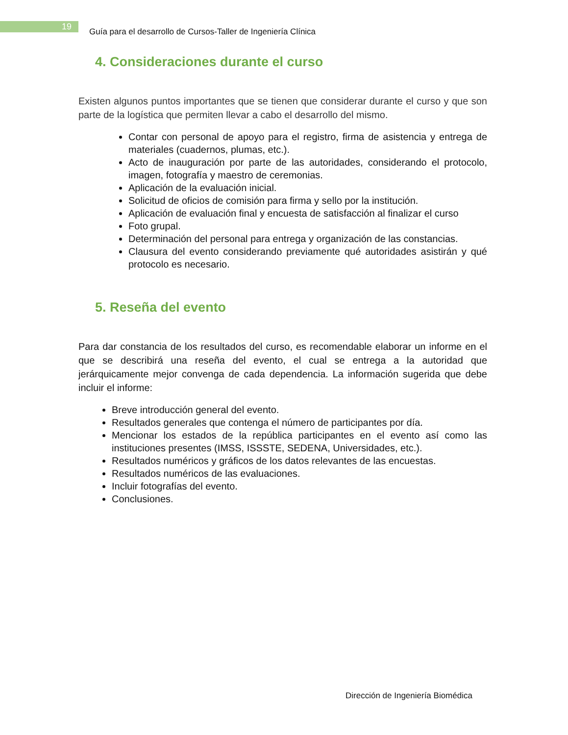19
Guía para el desarrollo de Cursos-Taller de Ingeniería Clínica
4. Consideraciones durante el curso
Existen algunos puntos importantes que se tienen que considerar durante el curso y que son parte de la logística que permiten llevar a cabo el desarrollo del mismo.
Contar con personal de apoyo para el registro, firma de asistencia y entrega de materiales (cuadernos, plumas, etc.).
Acto de inauguración por parte de las autoridades, considerando el protocolo, imagen, fotografía y maestro de ceremonias.
Aplicación de la evaluación inicial.
Solicitud de oficios de comisión para firma y sello por la institución.
Aplicación de evaluación final y encuesta de satisfacción al finalizar el curso
Foto grupal.
Determinación del personal para entrega y organización de las constancias.
Clausura del evento considerando previamente qué autoridades asistirán y qué protocolo es necesario.
5. Reseña del evento
Para dar constancia de los resultados del curso, es recomendable elaborar un informe en el que se describirá una reseña del evento, el cual se entrega a la autoridad que jerárquicamente mejor convenga de cada dependencia. La información sugerida que debe incluir el informe:
Breve introducción general del evento.
Resultados generales que contenga el número de participantes por día.
Mencionar los estados de la república participantes en el evento así como las instituciones presentes (IMSS, ISSSTE, SEDENA, Universidades, etc.).
Resultados numéricos y gráficos de los datos relevantes de las encuestas.
Resultados numéricos de las evaluaciones.
Incluir fotografías del evento.
Conclusiones.
Dirección de Ingeniería Biomédica